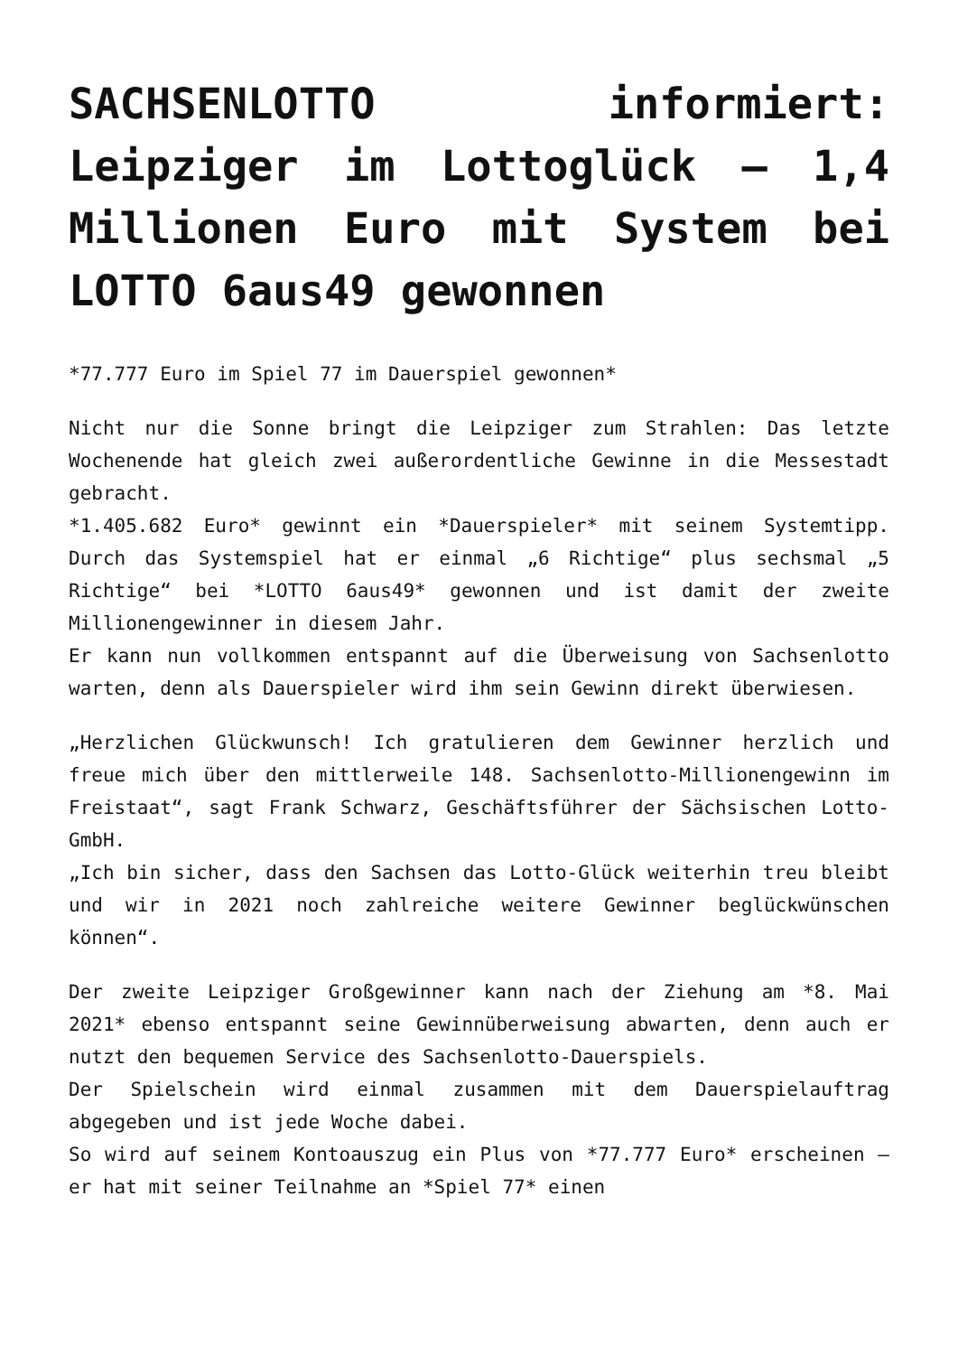SACHSENLOTTO informiert: Leipziger im Lottoglück – 1,4 Millionen Euro mit System bei LOTTO 6aus49 gewonnen
*77.777 Euro im Spiel 77 im Dauerspiel gewonnen*
Nicht nur die Sonne bringt die Leipziger zum Strahlen: Das letzte Wochenende hat gleich zwei außerordentliche Gewinne in die Messestadt gebracht.
*1.405.682 Euro* gewinnt ein *Dauerspieler* mit seinem Systemtipp. Durch das Systemspiel hat er einmal „6 Richtige“ plus sechsmal „5 Richtige“ bei *LOTTO 6aus49* gewonnen und ist damit der zweite Millionengewinner in diesem Jahr.
Er kann nun vollkommen entspannt auf die Überweisung von Sachsenlotto warten, denn als Dauerspieler wird ihm sein Gewinn direkt überwiesen.
„Herzlichen Glückwunsch! Ich gratulieren dem Gewinner herzlich und freue mich über den mittlerweile 148. Sachsenlotto-Millionengewinn im Freistaat“, sagt Frank Schwarz, Geschäftsführer der Sächsischen Lotto-GmbH.
„Ich bin sicher, dass den Sachsen das Lotto-Glück weiterhin treu bleibt und wir in 2021 noch zahlreiche weitere Gewinner beglückwünschen können“.
Der zweite Leipziger Großgewinner kann nach der Ziehung am *8. Mai 2021* ebenso entspannt seine Gewinnüberweisung abwarten, denn auch er nutzt den bequemen Service des Sachsenlotto-Dauerspiels.
Der Spielschein wird einmal zusammen mit dem Dauerspielauftrag abgegeben und ist jede Woche dabei.
So wird auf seinem Kontoauszug ein Plus von *77.777 Euro* erscheinen – er hat mit seiner Teilnahme an *Spiel 77* einen